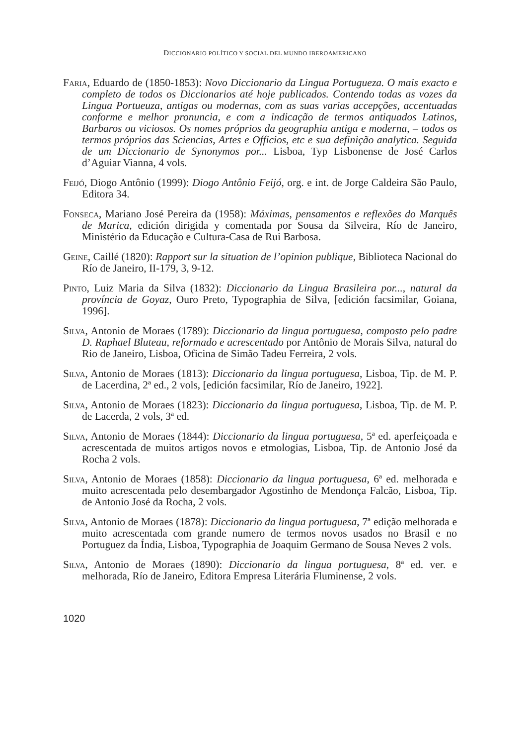DICCIONARIO POLÍTICO Y SOCIAL DEL MUNDO IBEROAMERICANO
Faria, Eduardo de (1850-1853): Novo Diccionario da Lingua Portugueza. O mais exacto e completo de todos os Diccionarios até hoje publicados. Contendo todas as vozes da Lingua Portueuza, antigas ou modernas, com as suas varias accepções, accentuadas conforme e melhor pronuncia, e com a indicação de termos antiquados Latinos, Barbaros ou viciosos. Os nomes próprios da geographia antiga e moderna, – todos os termos próprios das Sciencias, Artes e Officios, etc e sua definição analytica. Seguida de um Diccionario de Synonymos por... Lisboa, Typ Lisbonense de José Carlos d’Aguiar Vianna, 4 vols.
Feijó, Diogo Antônio (1999): Diogo Antônio Feijó, org. e int. de Jorge Caldeira São Paulo, Editora 34.
Fonseca, Mariano José Pereira da (1958): Máximas, pensamentos e reflexões do Marquês de Marica, edición dirigida y comentada por Sousa da Silveira, Río de Janeiro, Ministério da Educação e Cultura-Casa de Rui Barbosa.
Geine, Caillé (1820): Rapport sur la situation de l’opinion publique, Biblioteca Nacional do Río de Janeiro, II-179, 3, 9-12.
Pinto, Luiz Maria da Silva (1832): Diccionario da Lingua Brasileira por..., natural da província de Goyaz, Ouro Preto, Typographia de Silva, [edición facsimilar, Goiana, 1996].
Silva, Antonio de Moraes (1789): Diccionario da lingua portuguesa, composto pelo padre D. Raphael Bluteau, reformado e acrescentado por Antônio de Morais Silva, natural do Rio de Janeiro, Lisboa, Oficina de Simão Tadeu Ferreira, 2 vols.
Silva, Antonio de Moraes (1813): Diccionario da lingua portuguesa, Lisboa, Tip. de M. P. de Lacerdina, 2ª ed., 2 vols, [edición facsimilar, Río de Janeiro, 1922].
Silva, Antonio de Moraes (1823): Diccionario da lingua portuguesa, Lisboa, Tip. de M. P. de Lacerda, 2 vols, 3ª ed.
Silva, Antonio de Moraes (1844): Diccionario da lingua portuguesa, 5ª ed. aperfeiçoada e acrescentada de muitos artigos novos e etmologias, Lisboa, Tip. de Antonio José da Rocha 2 vols.
Silva, Antonio de Moraes (1858): Diccionario da lingua portuguesa, 6ª ed. melhorada e muito acrescentada pelo desembargador Agostinho de Mendonça Falcão, Lisboa, Tip. de Antonio José da Rocha, 2 vols.
Silva, Antonio de Moraes (1878): Diccionario da lingua portuguesa, 7ª edição melhorada e muito acrescentada com grande numero de termos novos usados no Brasil e no Portuguez da Índia, Lisboa, Typographia de Joaquim Germano de Sousa Neves 2 vols.
Silva, Antonio de Moraes (1890): Diccionario da lingua portuguesa, 8ª ed. ver. e melhorada, Río de Janeiro, Editora Empresa Literária Fluminense, 2 vols.
1020